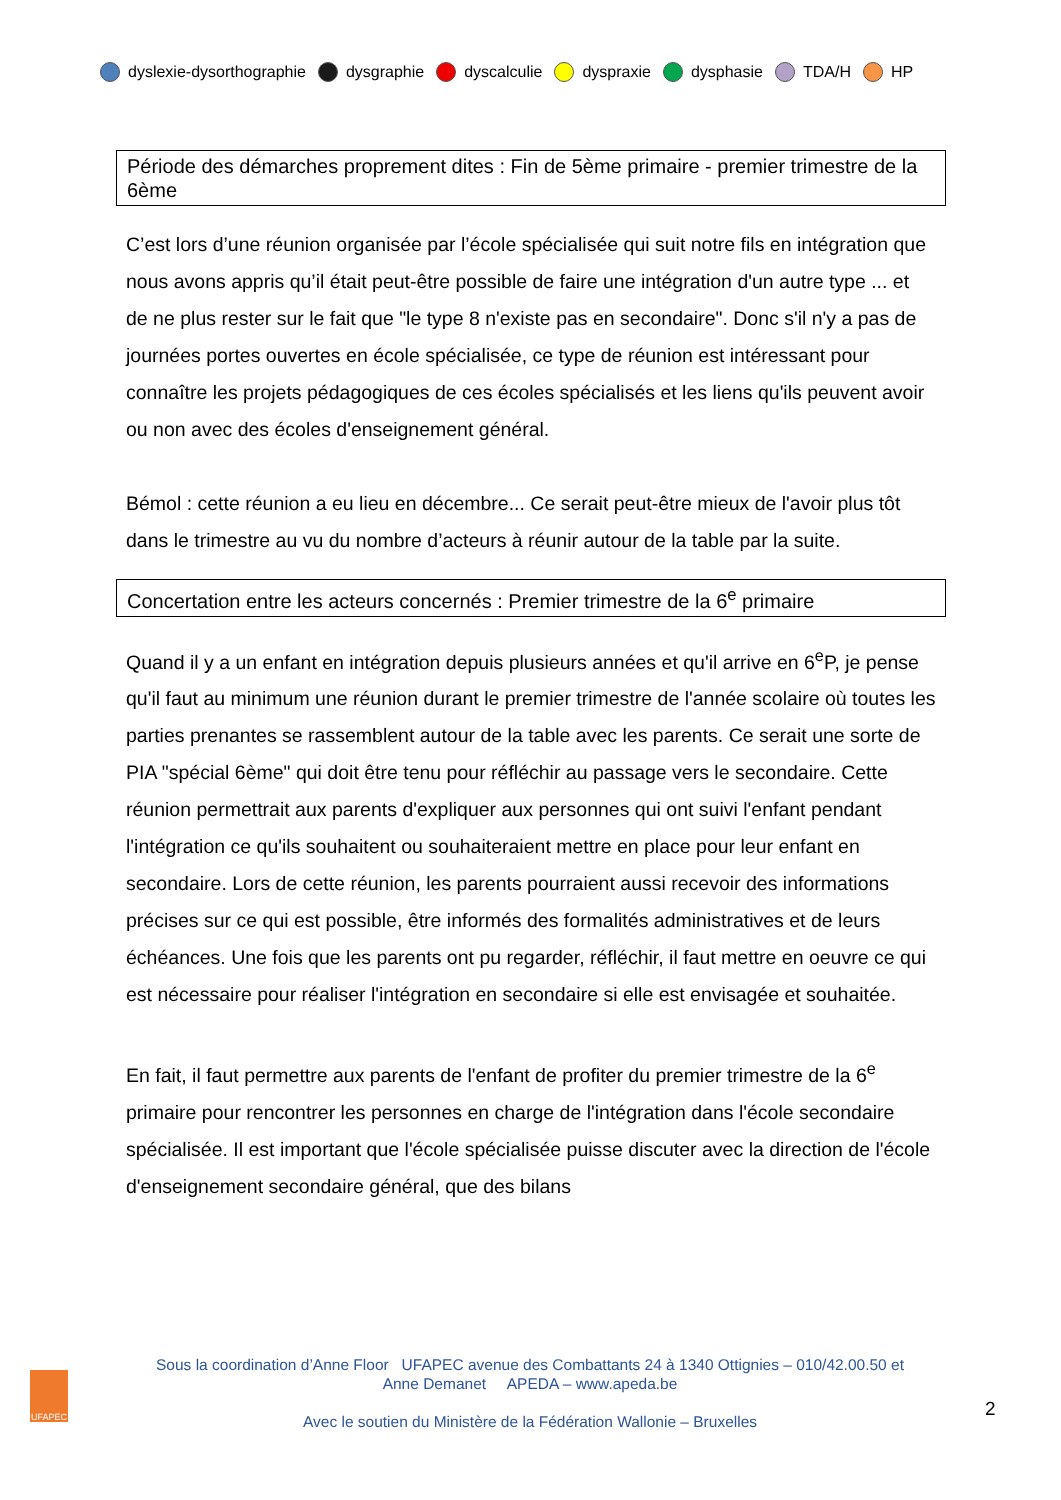dyslexie-dysorthographie dysgraphie dyscalculie dyspraxie dysphasie TDA/H HP
Période des démarches proprement dites : Fin de 5ème primaire - premier trimestre de la 6ème
C’est lors d’une réunion organisée par l’école spécialisée qui suit notre fils en intégration que nous avons appris qu’il était peut-être possible de faire une intégration d'un autre type ... et de ne plus rester sur le fait que "le type 8 n'existe pas en secondaire". Donc s'il n'y a pas de journées portes ouvertes en école spécialisée, ce type de réunion est intéressant pour connaître les projets pédagogiques de ces écoles spécialisés et les liens qu'ils peuvent avoir ou non avec des écoles d'enseignement général.
Bémol : cette réunion a eu lieu en décembre... Ce serait peut-être mieux de l'avoir plus tôt dans le trimestre au vu du nombre d’acteurs à réunir autour de la table par la suite.
Concertation entre les acteurs concernés : Premier trimestre de la 6<sup>e</sup> primaire
Quand il y a un enfant en intégration depuis plusieurs années et qu'il arrive en 6<sup>e</sup>P, je pense qu'il faut au minimum une réunion durant le premier trimestre de l'année scolaire où toutes les parties prenantes se rassemblent autour de la table avec les parents. Ce serait une sorte de PIA "spécial 6ème" qui doit être tenu pour réfléchir au passage vers le secondaire. Cette réunion permettrait aux parents d'expliquer aux personnes qui ont suivi l'enfant pendant l'intégration ce qu'ils souhaitent ou souhaiteraient mettre en place pour leur enfant en secondaire. Lors de cette réunion, les parents pourraient aussi recevoir des informations précises sur ce qui est possible, être informés des formalités administratives et de leurs échéances. Une fois que les parents ont pu regarder, réfléchir, il faut mettre en oeuvre ce qui est nécessaire pour réaliser l'intégration en secondaire si elle est envisagée et souhaitée.
En fait, il faut permettre aux parents de l'enfant de profiter du premier trimestre de la 6<sup>e</sup> primaire pour rencontrer les personnes en charge de l'intégration dans l'école secondaire spécialisée. Il est important que l'école spécialisée puisse discuter avec la direction de l'école d'enseignement secondaire général, que des bilans
UFAPEC
Sous la coordination d’Anne Floor UFAPEC avenue des Combattants 24 à 1340 Ottignies – 010/42.00.50 et
Anne Demanet APEDA – www.apeda.be
Avec le soutien du Ministère de la Fédération Wallonie – Bruxelles
2